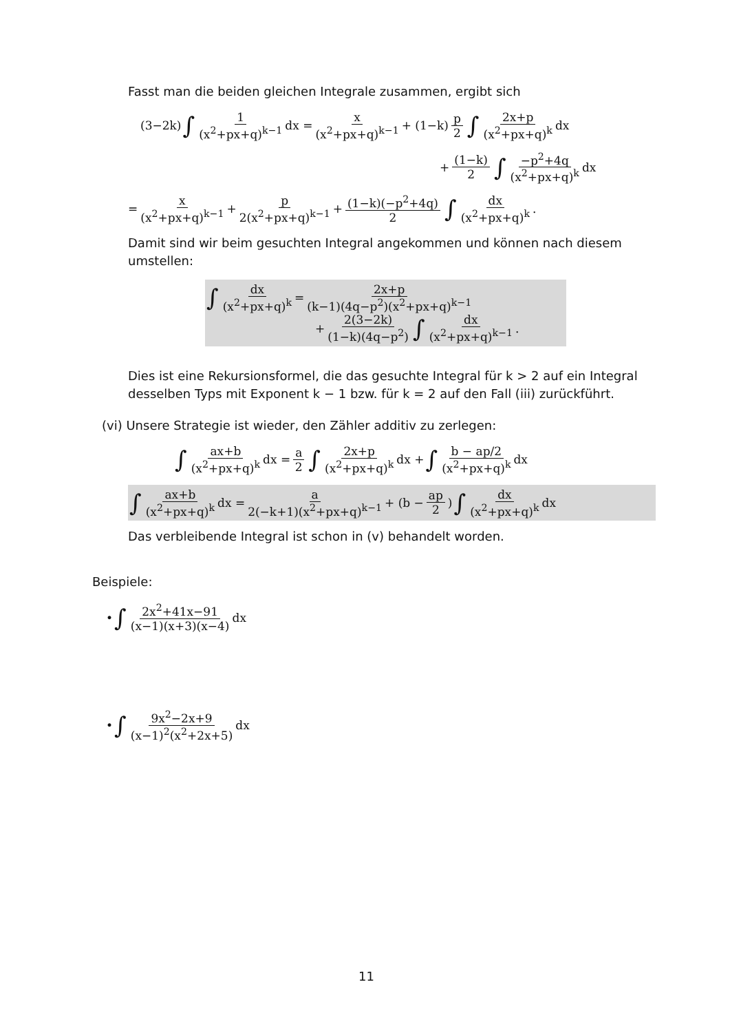Fasst man die beiden gleichen Integrale zusammen, ergibt sich
(3−2k) ∫ 1 (x<sup>2</sup>+px+q)<sup>k−1</sup> dx = x (x<sup>2</sup>+px+q)<sup>k−1</sup> + (1−k) p 2 ∫ 2x+p (x<sup>2</sup>+px+q)<sup>k</sup> dx
+ (1−k) 2 ∫ −p<sup>2</sup>+4q (x<sup>2</sup>+px+q)<sup>k</sup> dx
= x (x<sup>2</sup>+px+q)<sup>k−1</sup> + p 2(x<sup>2</sup>+px+q)<sup>k−1</sup> + (1−k)(−p<sup>2</sup>+4q) 2 ∫ dx (x<sup>2</sup>+px+q)<sup>k</sup>.
Damit sind wir beim gesuchten Integral angekommen und können nach diesem umstellen:
∫ dx (x<sup>2</sup>+px+q)<sup>k</sup> = 2x+p (k−1)(4q−p<sup>2</sup>)(x<sup>2</sup>+px+q)<sup>k−1</sup>
+ 2(3−2k) (1−k)(4q−p<sup>2</sup>) ∫ dx (x<sup>2</sup>+px+q)<sup>k−1</sup>.
Dies ist eine Rekursionsformel, die das gesuchte Integral für k > 2 auf ein Integral desselben Typs mit Exponent k − 1 bzw. für k = 2 auf den Fall (iii) zurückführt.
(vi) Unsere Strategie ist wieder, den Zähler additiv zu zerlegen:
∫ ax+b (x<sup>2</sup>+px+q)<sup>k</sup> dx = a 2 ∫ 2x+p (x<sup>2</sup>+px+q)<sup>k</sup> dx + ∫ b − ap/2 (x<sup>2</sup>+px+q)<sup>k</sup> dx
∫ ax+b (x<sup>2</sup>+px+q)<sup>k</sup> dx = a 2(−k+1)(x<sup>2</sup>+px+q)<sup>k−1</sup> + (b − ap 2) ∫ dx (x<sup>2</sup>+px+q)<sup>k</sup> dx
Das verbleibende Integral ist schon in (v) behandelt worden.
Beispiele:
• ∫ 2x<sup>2</sup>+41x−91 (x−1)(x+3)(x−4) dx
• ∫ 9x<sup>2</sup>−2x+9 (x−1)<sup>2</sup>(x<sup>2</sup>+2x+5) dx
11